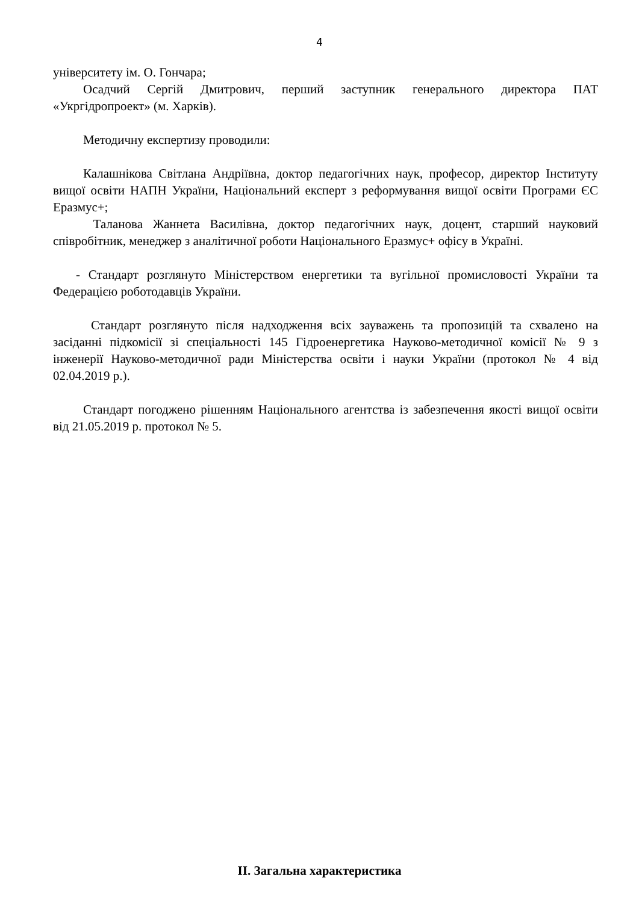4
університету ім. О. Гончара;
Осадчий Сергій Дмитрович, перший заступник генерального директора ПАТ «Укргідропроект» (м. Харків).
Методичну експертизу проводили:
Калашнікова Світлана Андріївна, доктор педагогічних наук, професор, директор Інституту вищої освіти НАПН України, Національний експерт з реформування вищої освіти Програми ЄС Еразмус+;
Таланова Жаннета Василівна, доктор педагогічних наук, доцент, старший науковий співробітник, менеджер з аналітичної роботи Національного Еразмус+ офісу в Україні.
- Стандарт розглянуто Міністерством енергетики та вугільної промисловості України та Федерацією роботодавців України.
Стандарт розглянуто після надходження всіх зауважень та пропозицій та схвалено на засіданні підкомісії зі спеціальності 145 Гідроенергетика Науково-методичної комісії № 9 з інженерії Науково-методичної ради Міністерства освіти і науки України (протокол № 4 від 02.04.2019 р.).
Стандарт погоджено рішенням Національного агентства із забезпечення якості вищої освіти від 21.05.2019 р. протокол № 5.
ІІ. Загальна характеристика